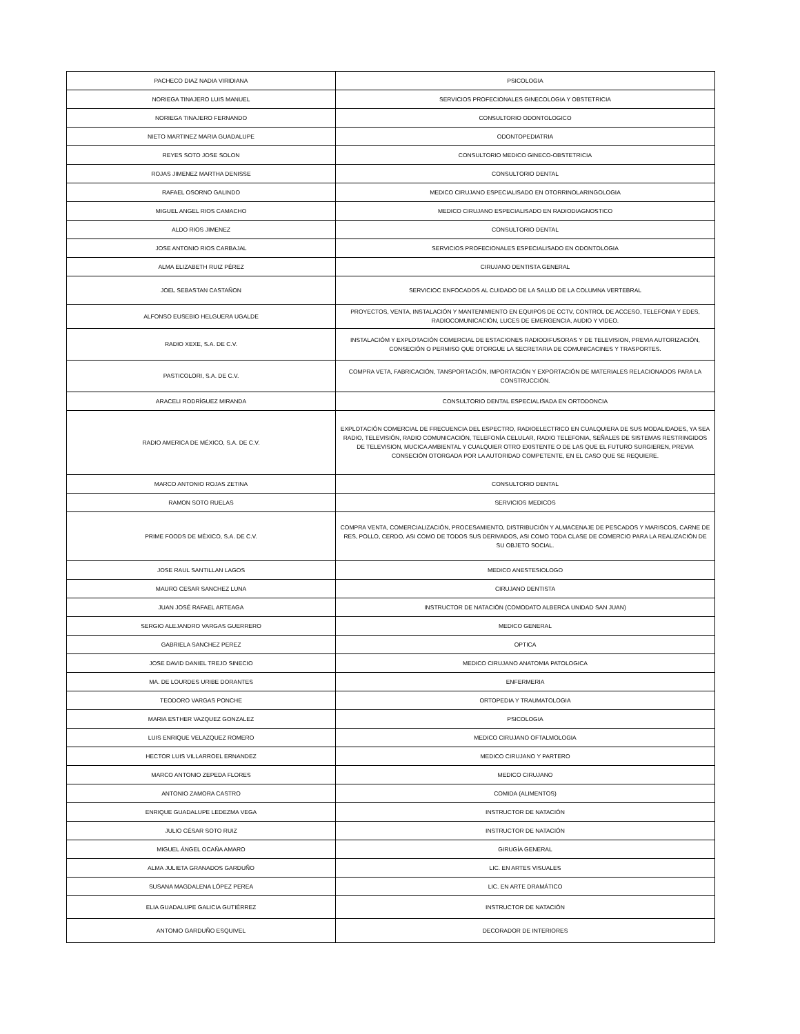| PACHECO DIAZ NADIA VIRIDIANA | PSICOLOGIA |
| NORIEGA TINAJERO LUIS MANUEL | SERVICIOS PROFECIONALES GINECOLOGIA Y OBSTETRICIA |
| NORIEGA TINAJERO FERNANDO | CONSULTORIO ODONTOLOGICO |
| NIETO MARTINEZ MARIA GUADALUPE | ODONTOPEDIATRIA |
| REYES SOTO JOSE SOLON | CONSULTORIO MEDICO GINECO-OBSTETRICIA |
| ROJAS JIMENEZ MARTHA DENISSE | CONSULTORIO DENTAL |
| RAFAEL OSORNO GALINDO | MEDICO CIRUJANO ESPECIALISADO EN OTORRINOLARINGOLOGIA |
| MIGUEL ANGEL RIOS CAMACHO | MEDICO CIRUJANO ESPECIALISADO EN RADIODIAGNOSTICO |
| ALDO RIOS JIMENEZ | CONSULTORIO DENTAL |
| JOSE ANTONIO RIOS CARBAJAL | SERVICIOS PROFECIONALES ESPECIALISADO EN ODONTOLOGIA |
| ALMA ELIZABETH RUIZ PÉREZ | CIRUJANO DENTISTA GENERAL |
| JOEL SEBASTAN CASTAÑON | SERVICIOC ENFOCADOS AL CUIDADO DE LA SALUD DE LA COLUMNA VERTEBRAL |
| ALFONSO EUSEBIO HELGUERA UGALDE | PROYECTOS, VENTA, INSTALACIÓN Y MANTENIMIENTO EN EQUIPOS DE CCTV, CONTROL DE ACCESO, TELEFONIA Y EDES, RADIOCOMUNICACIÓN, LUCES DE EMERGENCIA, AUDIO Y VIDEO. |
| RADIO XEXE, S.A. DE C.V. | INSTALACIÓM Y EXPLOTACIÓN COMERCIAL DE ESTACIONES RADIODIFUSORAS Y DE TELEVISION, PREVIA AUTORIZACIÓN, CONSECIÓN O PERMISO QUE OTORGUE LA SECRETARIA DE COMUNICACINES Y TRASPORTES. |
| PASTICOLORI, S.A. DE C.V. | COMPRA VETA, FABRICACIÓN, TANSPORTACIÓN, IMPORTACIÓN Y EXPORTACIÓN DE MATERIALES RELACIONADOS PARA LA CONSTRUCCIÓN. |
| ARACELI RODRÌGUEZ MIRANDA | CONSULTORIO DENTAL ESPECIALISADA EN ORTODONCIA |
| RADIO AMERICA DE MÉXICO, S.A. DE C.V. | EXPLOTACIÓN COMERCIAL DE FRECUENCIA DEL ESPECTRO, RADIOELECTRICO EN CUALQUIERA DE SUS MODALIDADES, YA SEA RADIO, TELEVISIÓN, RADIO COMUNICACIÓN, TELEFONÍA CELULAR, RADIO TELEFONIA, SEÑALES DE SISTEMAS RESTRINGIDOS DE TELEVISION, MUCICA AMBIENTAL Y CUALQUIER OTRO EXISTENTE O DE LAS QUE EL FUTURO SURGIEREN, PREVIA CONSECIÓN OTORGADA POR LA AUTORIDAD COMPETENTE, EN EL CASO QUE SE REQUIERE. |
| MARCO ANTONIO ROJAS ZETINA | CONSULTORIO DENTAL |
| RAMON SOTO RUELAS | SERVICIOS MEDICOS |
| PRIME FOODS DE MÉXICO, S.A. DE C.V. | COMPRA VENTA, COMERCIALIZACIÓN, PROCESAMIENTO, DISTRIBUCIÓN Y ALMACENAJE DE PESCADOS Y MARISCOS, CARNE DE RES, POLLO, CERDO, ASI COMO DE TODOS SUS DERIVADOS, ASI COMO TODA CLASE DE COMERCIO PARA LA REALIZACIÓN DE SU OBJETO SOCIAL. |
| JOSE RAUL SANTILLAN LAGOS | MEDICO ANESTESIOLOGO |
| MAURO CESAR SANCHEZ LUNA | CIRUJANO DENTISTA |
| JUAN JOSÉ RAFAEL ARTEAGA | INSTRUCTOR DE NATACIÓN (COMODATO ALBERCA UNIDAD SAN JUAN) |
| SERGIO ALEJANDRO VARGAS GUERRERO | MEDICO GENERAL |
| GABRIELA SANCHEZ PEREZ | OPTICA |
| JOSE DAVID DANIEL TREJO SINECIO | MEDICO CIRUJANO ANATOMIA PATOLOGICA |
| MA. DE LOURDES URIBE DORANTES | ENFERMERIA |
| TEODORO VARGAS PONCHE | ORTOPEDIA Y TRAUMATOLOGIA |
| MARIA ESTHER VAZQUEZ GONZALEZ | PSICOLOGIA |
| LUIS ENRIQUE VELAZQUEZ ROMERO | MEDICO CIRUJANO OFTALMOLOGIA |
| HECTOR LUIS VILLARROEL ERNANDEZ | MEDICO CIRUJANO Y PARTERO |
| MARCO ANTONIO ZEPEDA FLORES | MEDICO CIRUJANO |
| ANTONIO ZAMORA CASTRO | COMIDA (ALIMENTOS) |
| ENRIQUE GUADALUPE LEDEZMA VEGA | INSTRUCTOR DE NATACIÓN |
| JULIO CÉSAR SOTO RUIZ | INSTRUCTOR DE NATACIÓN |
| MIGUEL ÁNGEL OCAÑA AMARO | GIRUGÍA GENERAL |
| ALMA JULIETA GRANADOS GARDUÑO | LIC. EN ARTES VISUALES |
| SUSANA MAGDALENA LÓPEZ PEREA | LIC. EN ARTE DRAMÁTICO |
| ELIA GUADALUPE GALICIA GUTIÉRREZ | INSTRUCTOR DE NATACIÓN |
| ANTONIO GARDUÑO ESQUIVEL | DECORADOR DE INTERIORES |